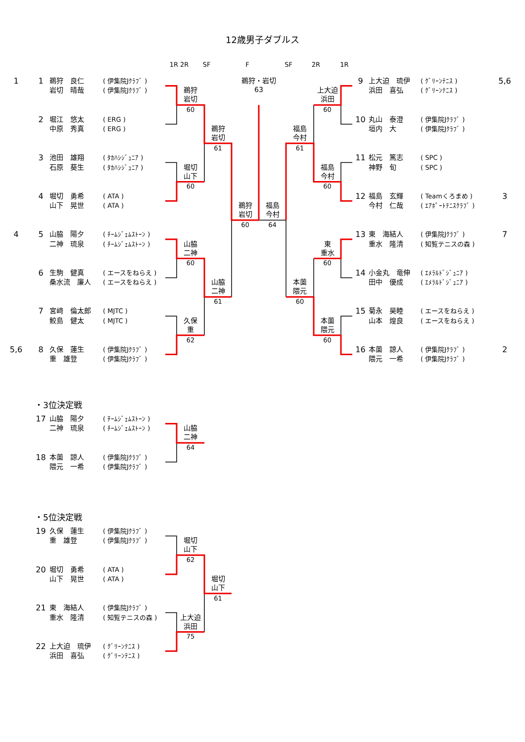12歳男子ダブルス
1R 2R
SF
F
SF
2R
1R
1
1
鵜狩　良仁
岩切　晴哉
( 伊集院Jｸﾗﾌﾞ )
( 伊集院Jｸﾗﾌﾞ )
鵜狩・岩切
63
9
上大迫　琉伊
浜田　喜弘
( ｸﾞﾘｰﾝﾃﾆｽ )
( ｸﾞﾘｰﾝﾃﾆｽ )
5,6
鵜狩
岩切
上大迫
浜田
60
60
2
堀江　悠太
中原　秀真
( ERG )
( ERG )
10
丸山　泰澄
垣内　大
( 伊集院Jｸﾗﾌﾞ )
( 伊集院Jｸﾗﾌﾞ )
鵜狩
岩切
福島
今村
61
61
3
池田　雄翔
石原　葵生
( ﾀｶﾊｼｼﾞｭﾆｱ )
( ﾀｶﾊｼｼﾞｭﾆｱ )
11
松元　篤志
神野　旬
( SPC )
( SPC )
堀切
山下
福島
今村
60
60
4
堀切　勇希
山下　晃世
( ATA )
( ATA )
12
福島　玄輝
今村　仁哉
( Teamくろまめ )
( ｴｱﾎﾟｰﾄﾃﾆｽｸﾗﾌﾞ )
3
鵜狩
岩切
福島
今村
60
64
4
5
山脇　陽夕
二神　琉泉
( ﾁｰﾑｼﾞｪﾑｽﾄｰﾝ )
( ﾁｰﾑｼﾞｪﾑｽﾄｰﾝ )
13
東　海結人
重水　隆清
( 伊集院Jｸﾗﾌﾞ )
( 知覧テニスの森 )
7
山脇
二神
東
重水
60
60
6
生駒　健真
桑水流　廉人
( エースをねらえ )
( エースをねらえ )
14
小金丸　竜伸
田中　優成
( ｴﾒﾗﾙﾄﾞｼﾞｭﾆｱ )
( ｴﾒﾗﾙﾄﾞｼﾞｭﾆｱ )
山脇
二神
本薗
隈元
61
60
7
宮﨑　倫太郎
鮫島　健太
( MJTC )
( MJTC )
15
菊永　昊睦
山本　煌良
( エースをねらえ )
( エースをねらえ )
久保
重
本薗
隈元
62
60
5,6
8
久保　蓮生
重　雄登
( 伊集院Jｸﾗﾌﾞ )
( 伊集院Jｸﾗﾌﾞ )
16
本薗　諒人
隈元　一希
( 伊集院Jｸﾗﾌﾞ )
( 伊集院Jｸﾗﾌﾞ )
2
・3位決定戦
17
山脇　陽夕
二神　琉泉
( ﾁｰﾑｼﾞｪﾑｽﾄｰﾝ )
( ﾁｰﾑｼﾞｪﾑｽﾄｰﾝ )
山脇
二神
64
18
本薗　諒人
隈元　一希
( 伊集院Jｸﾗﾌﾞ )
( 伊集院Jｸﾗﾌﾞ )
・5位決定戦
19
久保　蓮生
重　雄登
( 伊集院Jｸﾗﾌﾞ )
( 伊集院Jｸﾗﾌﾞ )
堀切
山下
62
20
堀切　勇希
山下　晃世
( ATA )
( ATA )
堀切
山下
61
21
東　海結人
重水　隆清
( 伊集院Jｸﾗﾌﾞ )
( 知覧テニスの森 )
上大迫
浜田
75
22
上大迫　琉伊
浜田　喜弘
( ｸﾞﾘｰﾝﾃﾆｽ )
( ｸﾞﾘｰﾝﾃﾆｽ )